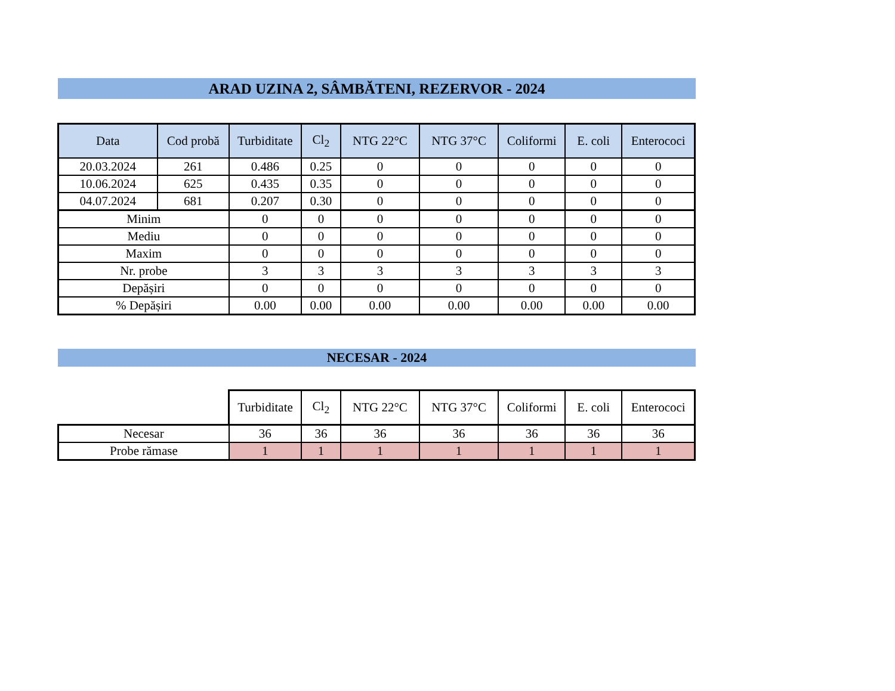ARAD UZINA 2, SÂMBĂTENI, REZERVOR - 2024
| Data | Cod probă | Turbiditate | Cl<sub>2</sub> | NTG 22°C | NTG 37°C | Coliformi | E. coli | Enterococi |
| --- | --- | --- | --- | --- | --- | --- | --- | --- |
| 20.03.2024 | 261 | 0.486 | 0.25 | 0 | 0 | 0 | 0 | 0 |
| 10.06.2024 | 625 | 0.435 | 0.35 | 0 | 0 | 0 | 0 | 0 |
| 04.07.2024 | 681 | 0.207 | 0.30 | 0 | 0 | 0 | 0 | 0 |
| Minim | | 0 | 0 | 0 | 0 | 0 | 0 | 0 |
| Mediu | | 0 | 0 | 0 | 0 | 0 | 0 | 0 |
| Maxim | | 0 | 0 | 0 | 0 | 0 | 0 | 0 |
| Nr. probe | | 3 | 3 | 3 | 3 | 3 | 3 | 3 |
| Depășiri | | 0 | 0 | 0 | 0 | 0 | 0 | 0 |
| % Depășiri | | 0.00 | 0.00 | 0.00 | 0.00 | 0.00 | 0.00 | 0.00 |
NECESAR - 2024
| | Turbiditate | Cl<sub>2</sub> | NTG 22°C | NTG 37°C | Coliformi | E. coli | Enterococi |
| Necesar | 36 | 36 | 36 | 36 | 36 | 36 | 36 |
| Probe rămase | 1 | 1 | 1 | 1 | 1 | 1 | 1 |